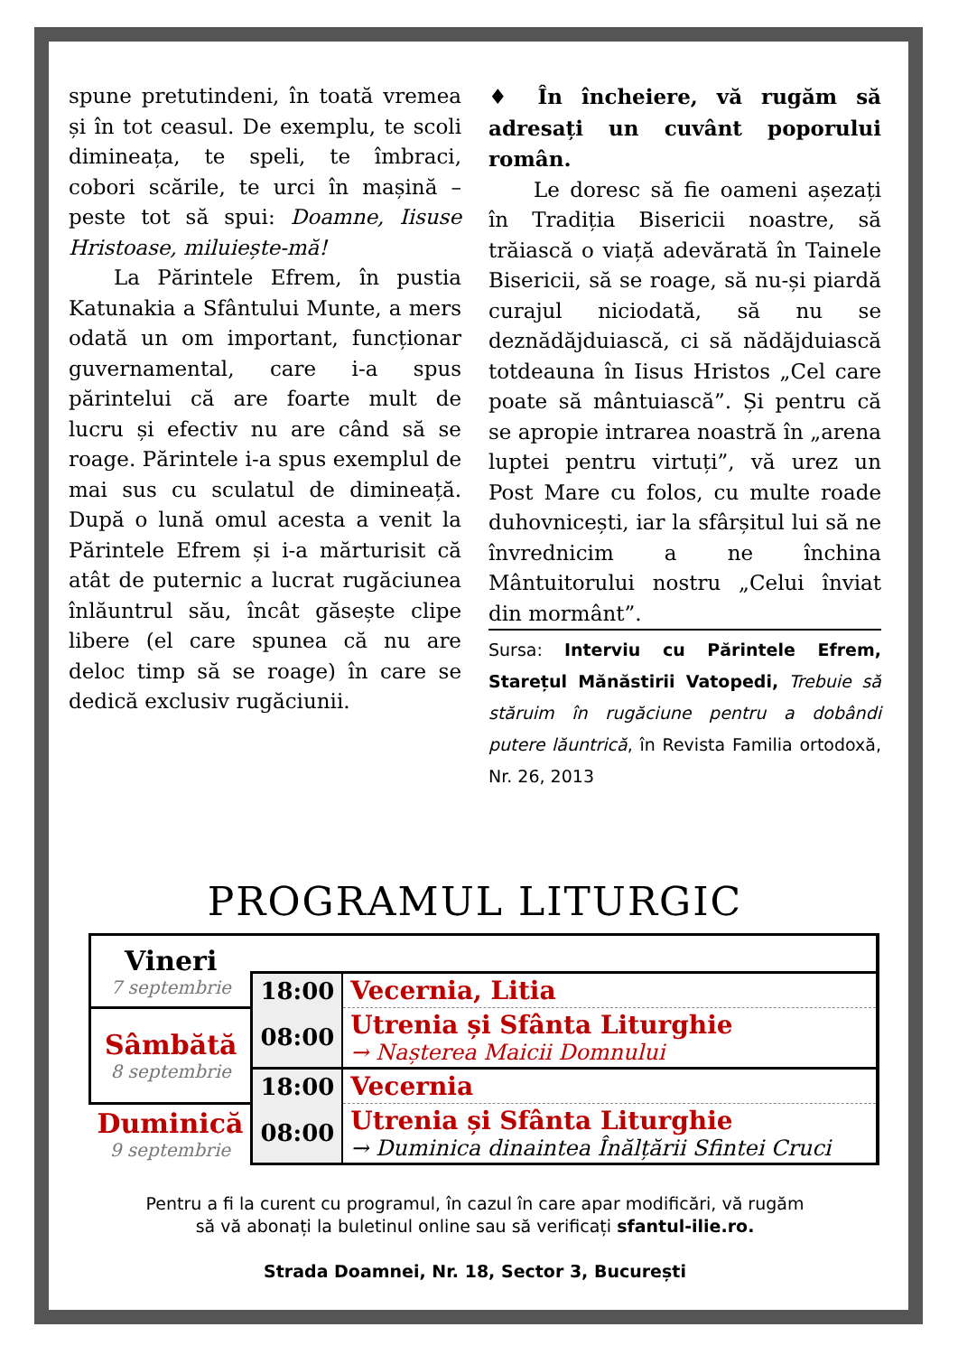spune pretutindeni, în toată vremea și în tot ceasul. De exemplu, te scoli dimineața, te speli, te îmbraci, cobori scările, te urci în mașină – peste tot să spui: Doamne, Iisuse Hristoase, miluiește-mă!
La Părintele Efrem, în pustia Katunakia a Sfântului Munte, a mers odată un om important, funcționar guvernamental, care i-a spus părintelui că are foarte mult de lucru și efectiv nu are când să se roage. Părintele i-a spus exemplul de mai sus cu sculatul de dimineață. După o lună omul acesta a venit la Părintele Efrem și i-a mărturisit că atât de puternic a lucrat rugăciunea înlăuntrul său, încât găsește clipe libere (el care spunea că nu are deloc timp să se roage) în care se dedică exclusiv rugăciunii.
♦ În încheiere, vă rugăm să adresați un cuvânt poporului român.
Le doresc să fie oameni așezați în Tradiția Bisericii noastre, să trăiască o viață adevărată în Tainele Bisericii, să se roage, să nu-și piardă curajul niciodată, să nu se deznădăjduiască, ci să nădăjduiască totdeauna în Iisus Hristos „Cel care poate să mântuiască”. Și pentru că se apropie intrarea noastră în „arena luptei pentru virtuți”, vă urez un Post Mare cu folos, cu multe roade duhovnicești, iar la sfârșitul lui să ne învrednicim a ne închina Mântuitorului nostru „Celui înviat din mormânt”.
Sursa: Interviu cu Părintele Efrem, Starețul Mănăstirii Vatopedi, Trebuie să stăruim în rugăciune pentru a dobândi putere lăuntrică, în Revista Familia ortodoxă, Nr. 26, 2013
PROGRAMUL LITURGIC
| Vineri 7 septembrie | | |
| | 18:00 | Vecernia, Litia |
| Sâmbătă 8 septembrie | 08:00 | Utrenia și Sfânta Liturghie → Nașterea Maicii Domnului |
| | 18:00 | Vecernia |
| Duminică 9 septembrie | 08:00 | Utrenia și Sfânta Liturghie → Duminica dinaintea Înălțării Sfintei Cruci |
Pentru a fi la curent cu programul, în cazul în care apar modificări, vă rugăm
să vă abonați la buletinul online sau să verificați sfantul-ilie.ro.
Strada Doamnei, Nr. 18, Sector 3, București